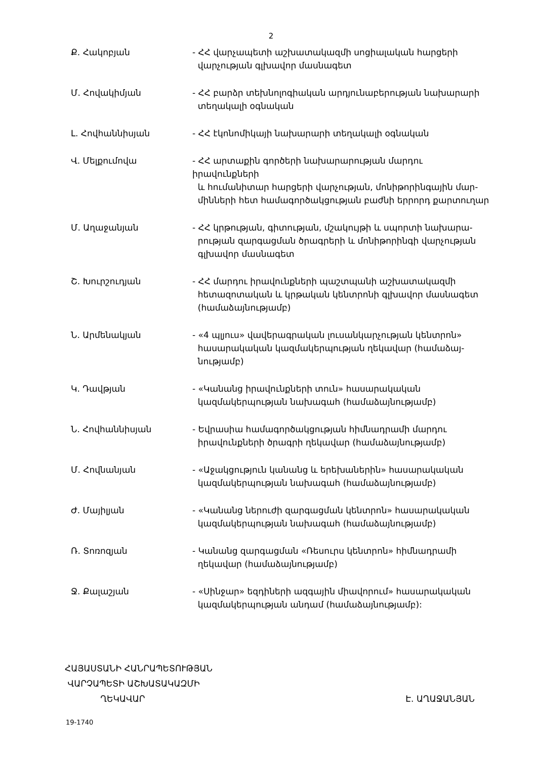2
| Ք. Հակոբյան | - ՀՀ վարչապետի աշխատակազմի սոցիալական հարցերի վարչության գլխավոր մասնագետ |
| Մ. Հովակիմյան | - ՀՀ բարձր տեխնոլոգիական արդյունաբերության նախարարի տեղակալի օգնական |
| Լ. Հովհաննիսյան | - ՀՀ էկոնոմիկայի նախարարի տեղակալի օգնական |
| Վ. Մելքումովա | - ՀՀ արտաքին գործերի նախարարության մարդու իրավունքների և հումանիտար հարցերի վարչության, մոնիթորինգային մար- մինների հետ համագործակցության բաժնի երրորդ քարտուղար |
| Մ. Աղաջանյան | - ՀՀ կրթության, գիտության, մշակույթի և սպորտի նախարա- րության զարգացման ծրագրերի և մոնիթորինգի վարչության գլխավոր մասնագետ |
| Շ. Խուրշուդյան | - ՀՀ մարդու իրավունքների պաշտպանի աշխատակազմի հետազոտական և կրթական կենտրոնի գլխավոր մասնագետ (համաձայնությամբ) |
| Ն. Արմենակյան | - «4 պլյուս» վավերագրական լուսանկարչության կենտրոն» հասարակական կազմակերպության ղեկավար (համաձայ- նությամբ) |
| Կ. Դավթյան | - «Կանանց իրավունքների տուն» հասարակական կազմակերպության նախագահ (համաձայնությամբ) |
| Ն. Հովհաննիսյան | - Եվրասիա համագործակցության հիմնադրամի մարդու իրավունքների ծրագրի ղեկավար (համաձայնությամբ) |
| Մ. Հովնանյան | - «Աջակցություն կանանց և երեխաներին» հասարակական կազմակերպության նախագահ (համաձայնությամբ) |
| Ժ. Մայիլյան | - «Կանանց ներուժի զարգացման կենտրոն» հասարակական կազմակերպության նախագահ (համաձայնությամբ) |
| Ռ. Տոռոզյան | - Կանանց զարգացման «Ռեսուրս կենտրոն» հիմնադրամի ղեկավար (համաձայնությամբ) |
| Ջ. Քալաշյան | - «Սինջար» եզդիների ազգային միավորում» հասարակական կազմակերպության անդամ (համաձայնությամբ): |
ՀԱՅԱՍՏԱՆԻ ՀԱՆՐԱՊԵՏՈՒԹՅԱՆ
ՎԱՐՉԱՊԵՏԻ ԱՇԽԱՏԱԿԱԶՄԻ
ՂԵԿԱՎԱՐ Է. ԱՂԱՋԱՆՅԱՆ
19-1740